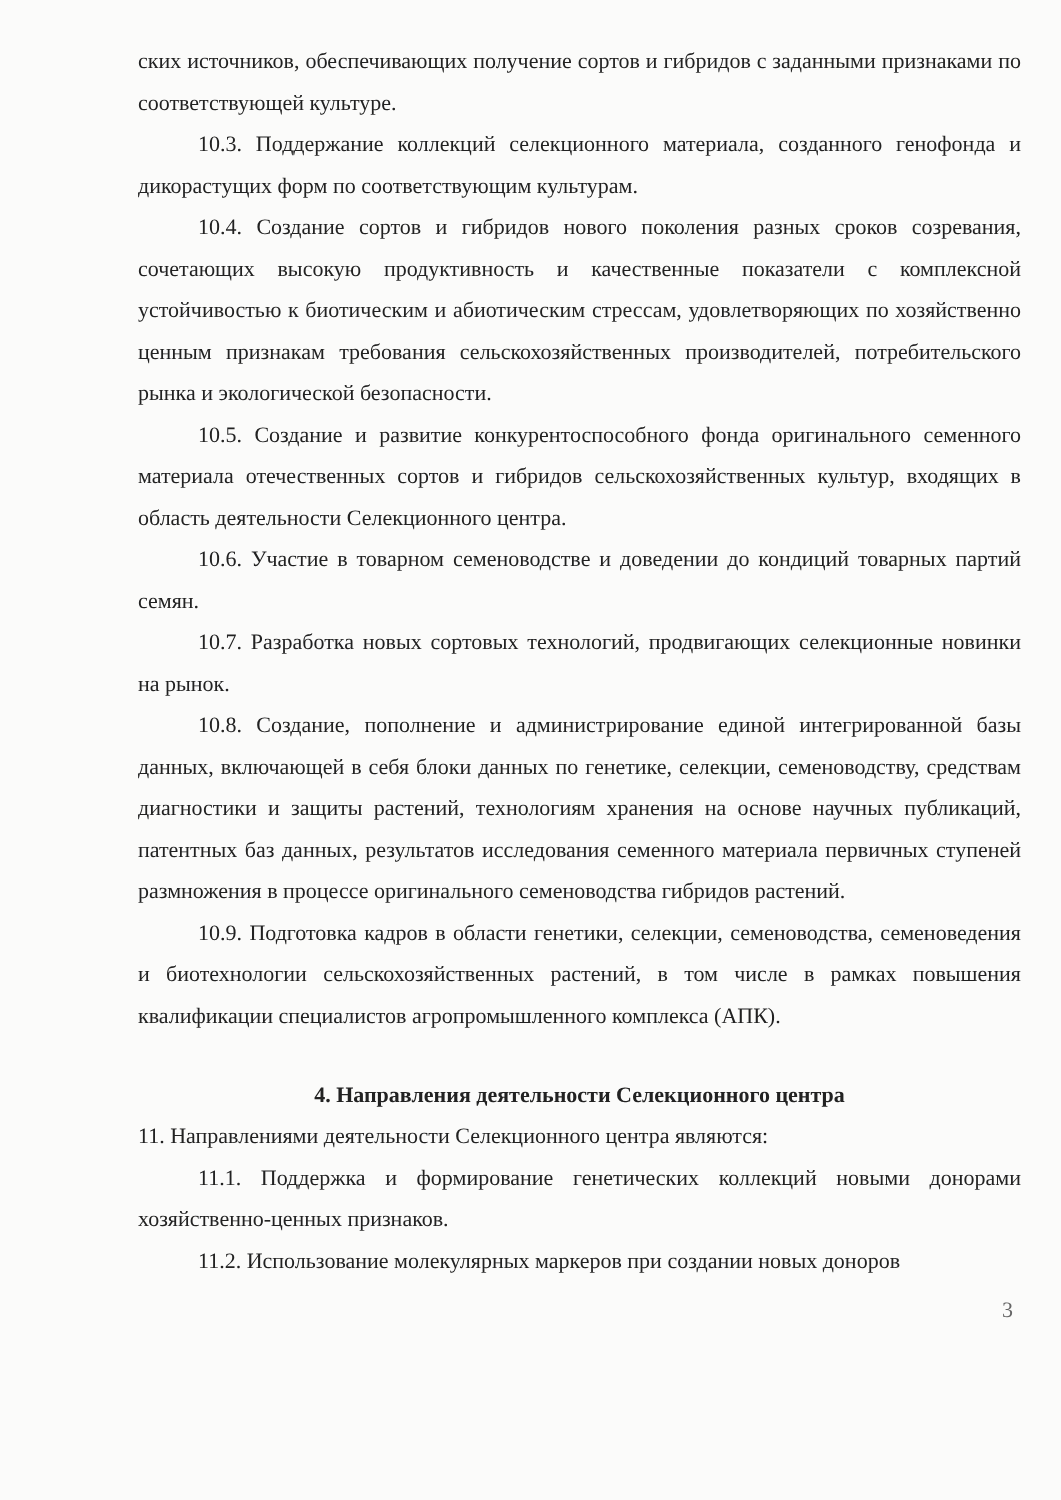ских источников, обеспечивающих получение сортов и гибридов с заданными признаками по соответствующей культуре.
10.3. Поддержание коллекций селекционного материала, созданного генофонда и дикорастущих форм по соответствующим культурам.
10.4. Создание сортов и гибридов нового поколения разных сроков созревания, сочетающих высокую продуктивность и качественные показатели с комплексной устойчивостью к биотическим и абиотическим стрессам, удовлетворяющих по хозяйственно ценным признакам требования сельскохозяйственных производителей, потребительского рынка и экологической безопасности.
10.5. Создание и развитие конкурентоспособного фонда оригинального семенного материала отечественных сортов и гибридов сельскохозяйственных культур, входящих в область деятельности Селекционного центра.
10.6. Участие в товарном семеноводстве и доведении до кондиций товарных партий семян.
10.7. Разработка новых сортовых технологий, продвигающих селекционные новинки на рынок.
10.8. Создание, пополнение и администрирование единой интегрированной базы данных, включающей в себя блоки данных по генетике, селекции, семеноводству, средствам диагностики и защиты растений, технологиям хранения на основе научных публикаций, патентных баз данных, результатов исследования семенного материала первичных ступеней размножения в процессе оригинального семеноводства гибридов растений.
10.9. Подготовка кадров в области генетики, селекции, семеноводства, семеноведения и биотехнологии сельскохозяйственных растений, в том числе в рамках повышения квалификации специалистов агропромышленного комплекса (АПК).
4. Направления деятельности Селекционного центра
11. Направлениями деятельности Селекционного центра являются:
11.1. Поддержка и формирование генетических коллекций новыми донорами хозяйственно-ценных признаков.
11.2. Использование молекулярных маркеров при создании новых доноров
3